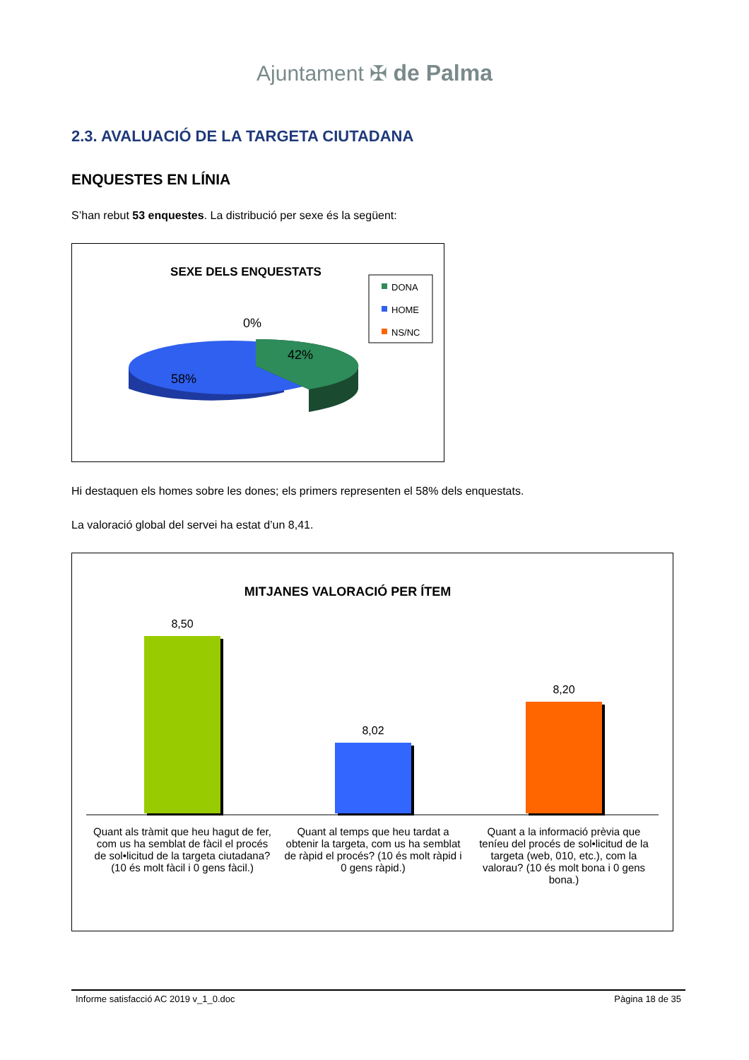Ajuntament ✠ de Palma
2.3. AVALUACIÓ DE LA TARGETA CIUTADANA
ENQUESTES EN LÍNIA
S’han rebut 53 enquestes. La distribució per sexe és la següent:
SEXE DELS ENQUESTATS
DONA
HOME
NS/NC
0%
42%
58%
Hi destaquen els homes sobre les dones; els primers representen el 58% dels enquestats.
La valoració global del servei ha estat d’un 8,41.
MITJANES VALORACIÓ PER ÍTEM
8,50
8,02
8,20
Quant als tràmit que heu hagut de fer, com us ha semblat de fàcil el procés de sol•licitud de la targeta ciutadana? (10 és molt fàcil i 0 gens fàcil.)
Quant al temps que heu tardat a obtenir la targeta, com us ha semblat de ràpid el procés? (10 és molt ràpid i 0 gens ràpid.)
Quant a la informació prèvia que teníeu del procés de sol•licitud de la targeta (web, 010, etc.), com la valorau? (10 és molt bona i 0 gens bona.)
Informe satisfacció AC 2019 v_1_0.doc Pàgina 18 de 35